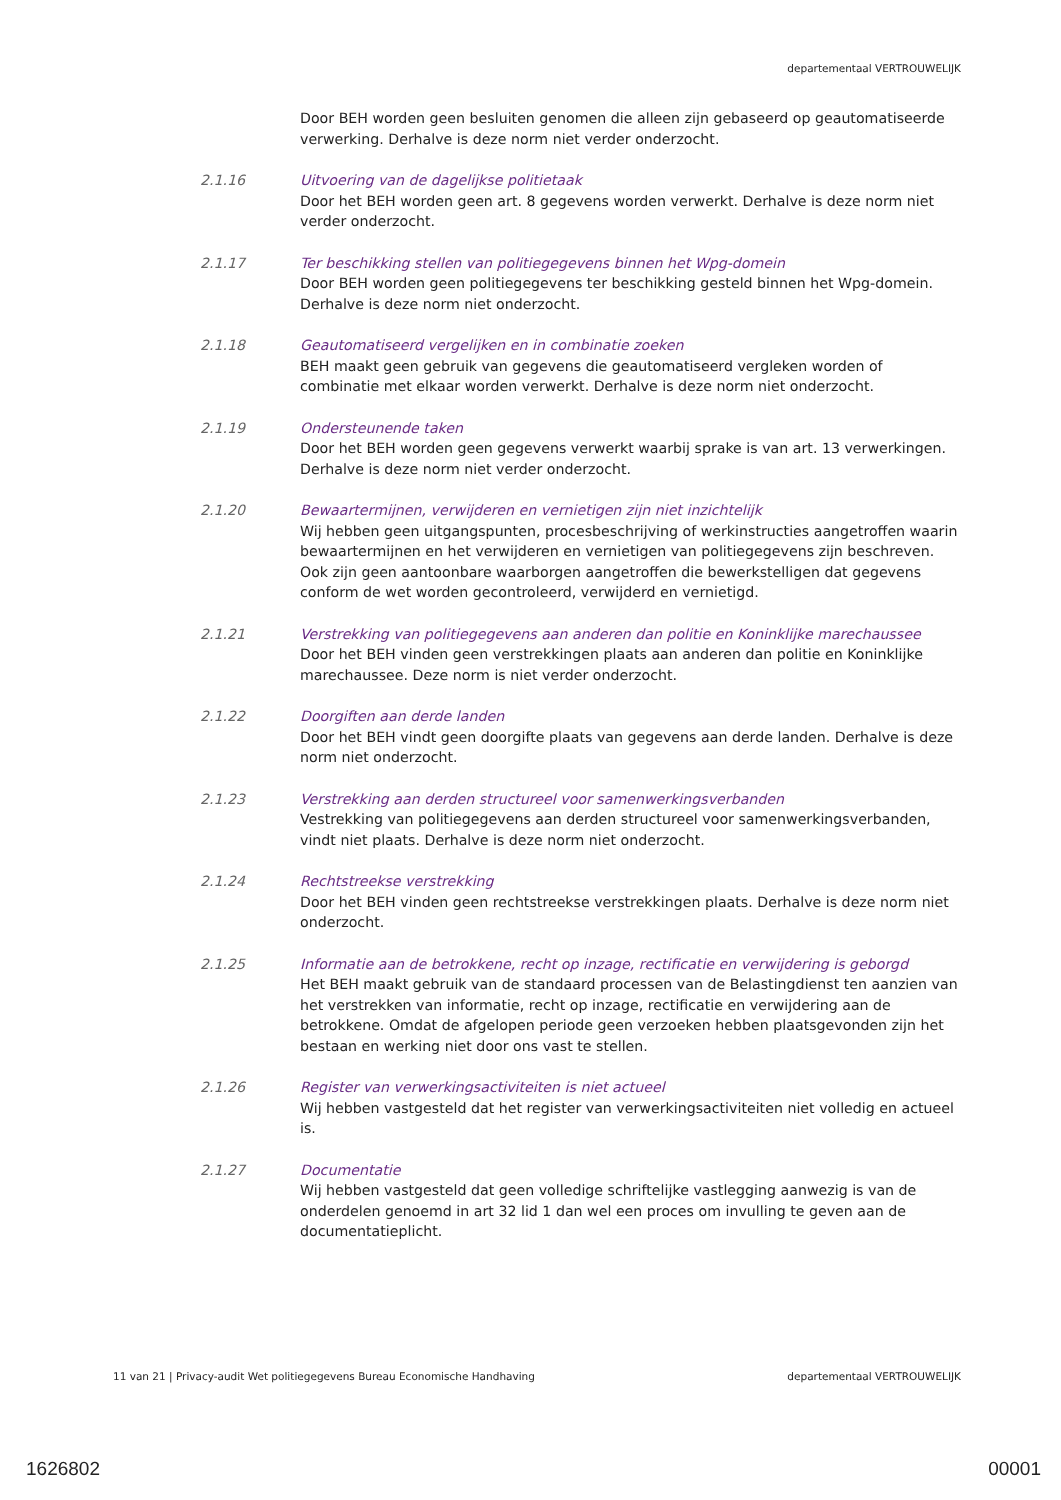departementaal VERTROUWELIJK
Door BEH worden geen besluiten genomen die alleen zijn gebaseerd op geautomatiseerde verwerking. Derhalve is deze norm niet verder onderzocht.
2.1.16 Uitvoering van de dagelijkse politietaak
Door het BEH worden geen art. 8 gegevens worden verwerkt. Derhalve is deze norm niet verder onderzocht.
2.1.17 Ter beschikking stellen van politiegegevens binnen het Wpg-domein
Door BEH worden geen politiegegevens ter beschikking gesteld binnen het Wpg-domein. Derhalve is deze norm niet onderzocht.
2.1.18 Geautomatiseerd vergelijken en in combinatie zoeken
BEH maakt geen gebruik van gegevens die geautomatiseerd vergleken worden of combinatie met elkaar worden verwerkt. Derhalve is deze norm niet onderzocht.
2.1.19 Ondersteunende taken
Door het BEH worden geen gegevens verwerkt waarbij sprake is van art. 13 verwerkingen. Derhalve is deze norm niet verder onderzocht.
2.1.20 Bewaartermijnen, verwijderen en vernietigen zijn niet inzichtelijk
Wij hebben geen uitgangspunten, procesbeschrijving of werkinstructies aangetroffen waarin bewaartermijnen en het verwijderen en vernietigen van politiegegevens zijn beschreven. Ook zijn geen aantoonbare waarborgen aangetroffen die bewerkstelligen dat gegevens conform de wet worden gecontroleerd, verwijderd en vernietigd.
2.1.21 Verstrekking van politiegegevens aan anderen dan politie en Koninklijke marechaussee
Door het BEH vinden geen verstrekkingen plaats aan anderen dan politie en Koninklijke marechaussee. Deze norm is niet verder onderzocht.
2.1.22 Doorgiften aan derde landen
Door het BEH vindt geen doorgifte plaats van gegevens aan derde landen. Derhalve is deze norm niet onderzocht.
2.1.23 Verstrekking aan derden structureel voor samenwerkingsverbanden
Vestrekking van politiegegevens aan derden structureel voor samenwerkingsverbanden, vindt niet plaats. Derhalve is deze norm niet onderzocht.
2.1.24 Rechtstreekse verstrekking
Door het BEH vinden geen rechtstreekse verstrekkingen plaats. Derhalve is deze norm niet onderzocht.
2.1.25 Informatie aan de betrokkene, recht op inzage, rectificatie en verwijdering is geborgd
Het BEH maakt gebruik van de standaard processen van de Belastingdienst ten aanzien van het verstrekken van informatie, recht op inzage, rectificatie en verwijdering aan de betrokkene. Omdat de afgelopen periode geen verzoeken hebben plaatsgevonden zijn het bestaan en werking niet door ons vast te stellen.
2.1.26 Register van verwerkingsactiviteiten is niet actueel
Wij hebben vastgesteld dat het register van verwerkingsactiviteiten niet volledig en actueel is.
2.1.27 Documentatie
Wij hebben vastgesteld dat geen volledige schriftelijke vastlegging aanwezig is van de onderdelen genoemd in art 32 lid 1 dan wel een proces om invulling te geven aan de documentatieplicht.
11 van 21 | Privacy-audit Wet politiegegevens Bureau Economische Handhaving departementaal VERTROUWELIJK
1626802 00001